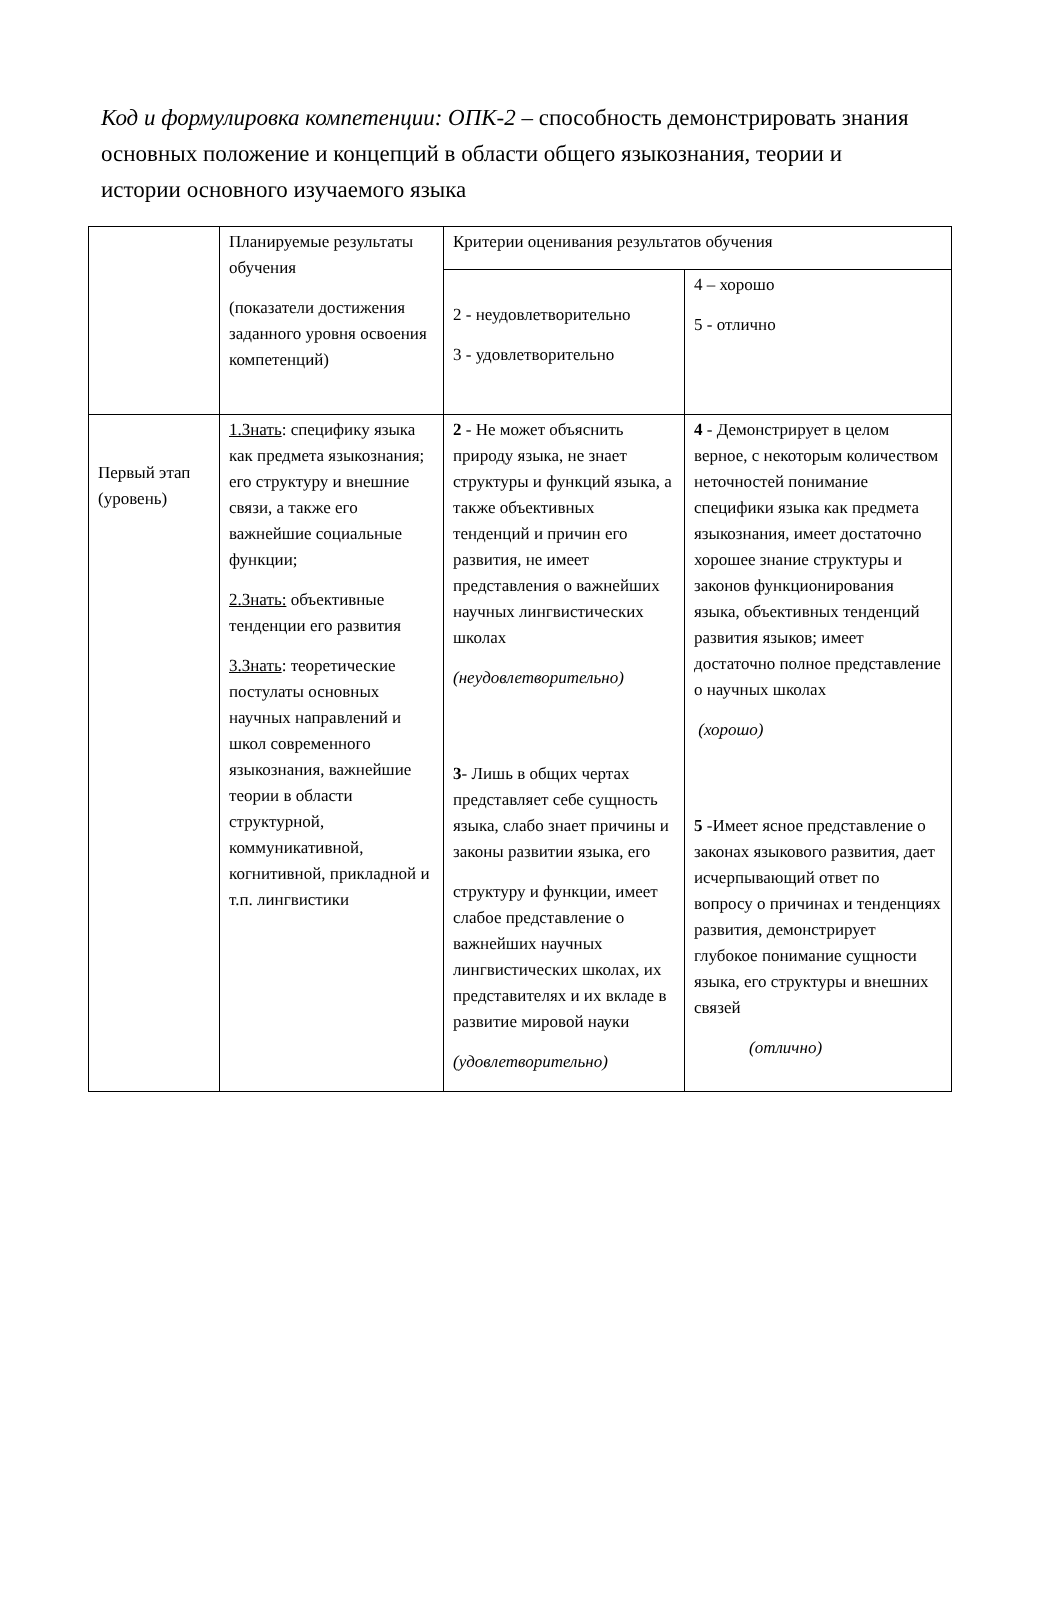Код и формулировка компетенции: ОПК-2 – способность демонстрировать знания основных положение и концепций в области общего языкознания, теории и истории основного изучаемого языка
| | Планируемые результаты обучения (показатели достижения заданного уровня освоения компетенций) | Критерии оценивания результатов обучения | |
| | | 2 - неудовлетворительно 3 - удовлетворительно | 4 – хорошо 5 - отлично |
| Первый этап (уровень) | 1.Знать : специфику языка как предмета языкознания; его структуру и внешние связи, а также его важнейшие социальные функции; 2.Знать: объективные тенденции его развития 3.Знать : теоретические постулаты основных научных направлений и школ современного языкознания, важнейшие теории в области структурной, коммуникативной, когнитивной, прикладной и т.п. лингвистики | 2 - Не может объяснить природу языка, не знает структуры и функций языка, а также объективных тенденций и причин его развития, не имеет представления о важнейших научных лингвистических школах (неудовлетворительно) 3 - Лишь в общих чертах представляет себе сущность языка, слабо знает причины и законы развитии языка, его структуру и функции, имеет слабое представление о важнейших научных лингвистических школах, их представителях и их вкладе в развитие мировой науки (удовлетворительно) | 4 - Демонстрирует в целом верное, с некоторым количеством неточностей понимание специфики языка как предмета языкознания, имеет достаточно хорошее знание структуры и законов функционирования языка, объективных тенденций развития языков; имеет достаточно полное представление о научных школах (хорошо) 5 -Имеет ясное представление о законах языкового развития, дает исчерпывающий ответ по вопросу о причинах и тенденциях развития, демонстрирует глубокое понимание сущности языка, его структуры и внешних связей (отлично) |